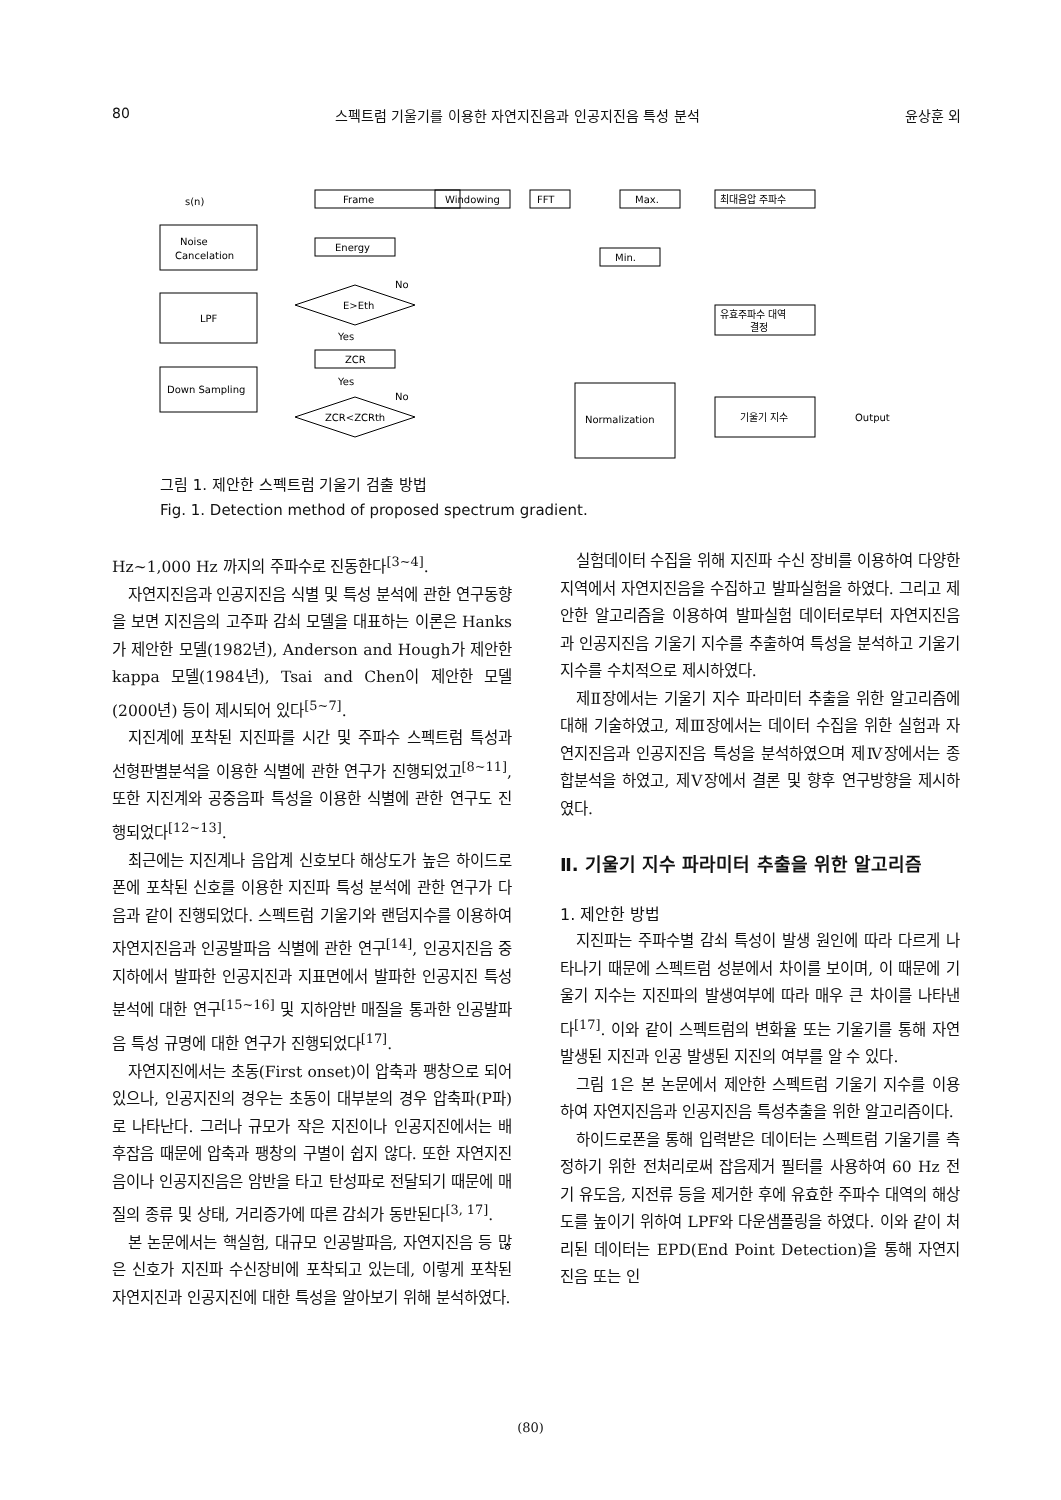80 스펙트럼 기울기를 이용한 자연지진음과 인공지진음 특성 분석 윤상훈 외
s(n)
Noise
Cancelation
LPF
Down Sampling
Frame
Windowing
FFT
Max.
최대음압 주파수
Energy
Min.
E>Eth
No
Yes
유효주파수 대역
결정
ZCR
Yes
No
ZCR<ZCRth
Normalization
기울기 지수
Output
그림 1. 제안한 스펙트럼 기울기 검출 방법
Fig. 1. Detection method of proposed spectrum gradient.
Hz~1,000 Hz 까지의 주파수로 진동한다<sup>[3~4]</sup>.
자연지진음과 인공지진음 식별 및 특성 분석에 관한 연구동향을 보면 지진음의 고주파 감쇠 모델을 대표하는 이론은 Hanks가 제안한 모델(1982년), Anderson and Hough가 제안한 kappa 모델(1984년), Tsai and Chen이 제안한 모델(2000년) 등이 제시되어 있다<sup>[5~7]</sup>.
지진계에 포착된 지진파를 시간 및 주파수 스펙트럼 특성과 선형판별분석을 이용한 식별에 관한 연구가 진행되었고<sup>[8~11]</sup>, 또한 지진계와 공중음파 특성을 이용한 식별에 관한 연구도 진행되었다<sup>[12~13]</sup>.
최근에는 지진계나 음압계 신호보다 해상도가 높은 하이드로폰에 포착된 신호를 이용한 지진파 특성 분석에 관한 연구가 다음과 같이 진행되었다. 스펙트럼 기울기와 랜덤지수를 이용하여 자연지진음과 인공발파음 식별에 관한 연구<sup>[14]</sup>, 인공지진음 중 지하에서 발파한 인공지진과 지표면에서 발파한 인공지진 특성 분석에 대한 연구<sup>[15~16]</sup> 및 지하암반 매질을 통과한 인공발파음 특성 규명에 대한 연구가 진행되었다<sup>[17]</sup>.
자연지진에서는 초동(First onset)이 압축과 팽창으로 되어 있으나, 인공지진의 경우는 초동이 대부분의 경우 압축파(P파)로 나타난다. 그러나 규모가 작은 지진이나 인공지진에서는 배후잡음 때문에 압축과 팽창의 구별이 쉽지 않다. 또한 자연지진음이나 인공지진음은 암반을 타고 탄성파로 전달되기 때문에 매질의 종류 및 상태, 거리증가에 따른 감쇠가 동반된다<sup>[3, 17]</sup>.
본 논문에서는 핵실험, 대규모 인공발파음, 자연지진음 등 많은 신호가 지진파 수신장비에 포착되고 있는데, 이렇게 포착된 자연지진과 인공지진에 대한 특성을 알아보기 위해 분석하였다.
실험데이터 수집을 위해 지진파 수신 장비를 이용하여 다양한 지역에서 자연지진음을 수집하고 발파실험을 하였다. 그리고 제안한 알고리즘을 이용하여 발파실험 데이터로부터 자연지진음과 인공지진음 기울기 지수를 추출하여 특성을 분석하고 기울기 지수를 수치적으로 제시하였다.
제Ⅱ장에서는 기울기 지수 파라미터 추출을 위한 알고리즘에 대해 기술하였고, 제Ⅲ장에서는 데이터 수집을 위한 실험과 자연지진음과 인공지진음 특성을 분석하였으며 제Ⅳ장에서는 종합분석을 하였고, 제Ⅴ장에서 결론 및 향후 연구방향을 제시하였다.
Ⅱ. 기울기 지수 파라미터 추출을 위한 알고리즘
1. 제안한 방법
지진파는 주파수별 감쇠 특성이 발생 원인에 따라 다르게 나타나기 때문에 스펙트럼 성분에서 차이를 보이며, 이 때문에 기울기 지수는 지진파의 발생여부에 따라 매우 큰 차이를 나타낸다<sup>[17]</sup>. 이와 같이 스펙트럼의 변화율 또는 기울기를 통해 자연 발생된 지진과 인공 발생된 지진의 여부를 알 수 있다.
그림 1은 본 논문에서 제안한 스펙트럼 기울기 지수를 이용하여 자연지진음과 인공지진음 특성추출을 위한 알고리즘이다.
하이드로폰을 통해 입력받은 데이터는 스펙트럼 기울기를 측정하기 위한 전처리로써 잡음제거 필터를 사용하여 60 Hz 전기 유도음, 지전류 등을 제거한 후에 유효한 주파수 대역의 해상도를 높이기 위하여 LPF와 다운샘플링을 하였다. 이와 같이 처리된 데이터는 EPD(End Point Detection)을 통해 자연지진음 또는 인
(80)